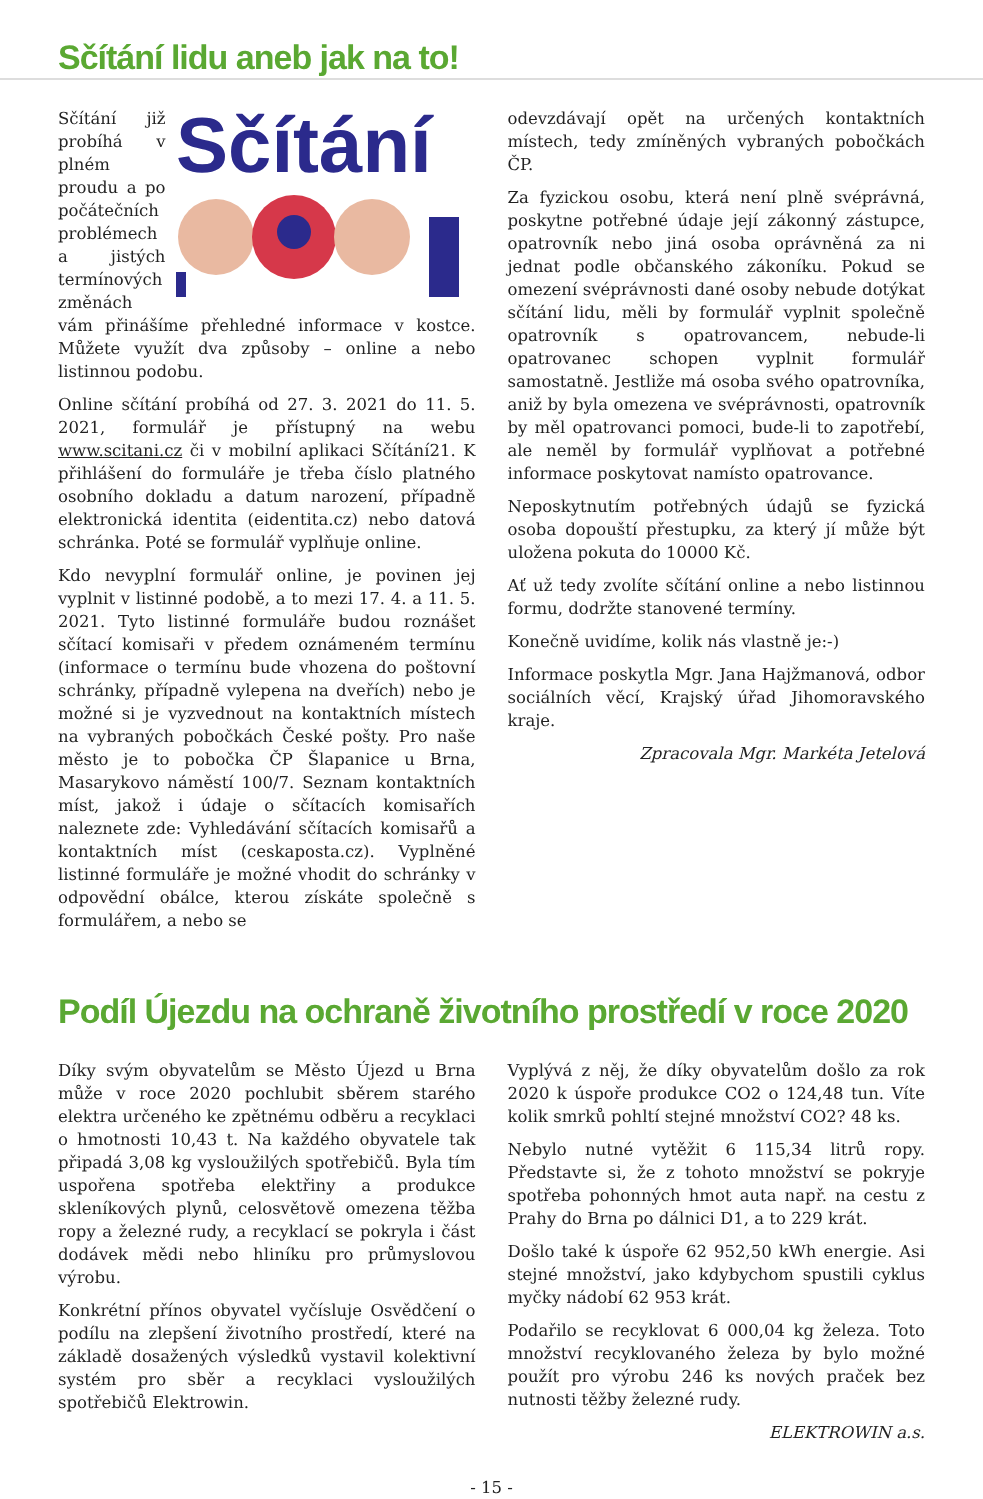Sčítání lidu aneb jak na to!
Sčítání
Sčítání již probíhá v plném proudu a po počátečních problémech a jistých termínových změnách vám přinášíme přehledné informace v kostce. Můžete využít dva způsoby – online a nebo listinnou podobu.
Online sčítání probíhá od 27. 3. 2021 do 11. 5. 2021, formulář je přístupný na webu www.scitani.cz či v mobilní aplikaci Sčítání21. K přihlášení do formuláře je třeba číslo platného osobního dokladu a datum narození, případně elektronická identita (eidentita.cz) nebo datová schránka. Poté se formulář vyplňuje online.
Kdo nevyplní formulář online, je povinen jej vyplnit v listinné podobě, a to mezi 17. 4. a 11. 5. 2021. Tyto listinné formuláře budou roznášet sčítací komisaři v předem oznámeném termínu (informace o termínu bude vhozena do poštovní schránky, případně vylepena na dveřích) nebo je možné si je vyzvednout na kontaktních místech na vybraných pobočkách České pošty. Pro naše město je to pobočka ČP Šlapanice u Brna, Masarykovo náměstí 100/7. Seznam kontaktních míst, jakož i údaje o sčítacích komisařích naleznete zde: Vyhledávání sčítacích komisařů a kontaktních míst (ceskaposta.cz). Vyplněné listinné formuláře je možné vhodit do schránky v odpovědní obálce, kterou získáte společně s formulářem, a nebo se
odevzdávají opět na určených kontaktních místech, tedy zmíněných vybraných pobočkách ČP.
Za fyzickou osobu, která není plně svéprávná, poskytne potřebné údaje její zákonný zástupce, opatrovník nebo jiná osoba oprávněná za ni jednat podle občanského zákoníku. Pokud se omezení svéprávnosti dané osoby nebude dotýkat sčítání lidu, měli by formulář vyplnit společně opatrovník s opatrovancem, nebude-li opatrovanec schopen vyplnit formulář samostatně. Jestliže má osoba svého opatrovníka, aniž by byla omezena ve svéprávnosti, opatrovník by měl opatrovanci pomoci, bude-li to zapotřebí, ale neměl by formulář vyplňovat a potřebné informace poskytovat namísto opatrovance.
Neposkytnutím potřebných údajů se fyzická osoba dopouští přestupku, za který jí může být uložena pokuta do 10000 Kč.
Ať už tedy zvolíte sčítání online a nebo listinnou formu, dodržte stanovené termíny.
Konečně uvidíme, kolik nás vlastně je:-)
Informace poskytla Mgr. Jana Hajžmanová, odbor sociálních věcí, Krajský úřad Jihomoravského kraje.
Zpracovala Mgr. Markéta Jetelová
Podíl Újezdu na ochraně životního prostředí v roce 2020
Díky svým obyvatelům se Město Újezd u Brna může v roce 2020 pochlubit sběrem starého elektra určeného ke zpětnému odběru a recyklaci o hmotnosti 10,43 t. Na každého obyvatele tak připadá 3,08 kg vysloužilých spotřebičů. Byla tím uspořena spotřeba elektřiny a produkce skleníkových plynů, celosvětově omezena těžba ropy a železné rudy, a recyklací se pokryla i část dodávek mědi nebo hliníku pro průmyslovou výrobu.
Konkrétní přínos obyvatel vyčísluje Osvědčení o podílu na zlepšení životního prostředí, které na základě dosažených výsledků vystavil kolektivní systém pro sběr a recyklaci vysloužilých spotřebičů Elektrowin.
Vyplývá z něj, že díky obyvatelům došlo za rok 2020 k úspoře produkce CO2 o 124,48 tun. Víte kolik smrků pohltí stejné množství CO2? 48 ks.
Nebylo nutné vytěžit 6 115,34 litrů ropy. Představte si, že z tohoto množství se pokryje spotřeba pohonných hmot auta např. na cestu z Prahy do Brna po dálnici D1, a to 229 krát.
Došlo také k úspoře 62 952,50 kWh energie. Asi stejné množství, jako kdybychom spustili cyklus myčky nádobí 62 953 krát.
Podařilo se recyklovat 6 000,04 kg železa. Toto množství recyklovaného železa by bylo možné použít pro výrobu 246 ks nových praček bez nutnosti těžby železné rudy.
ELEKTROWIN a.s.
- 15 -